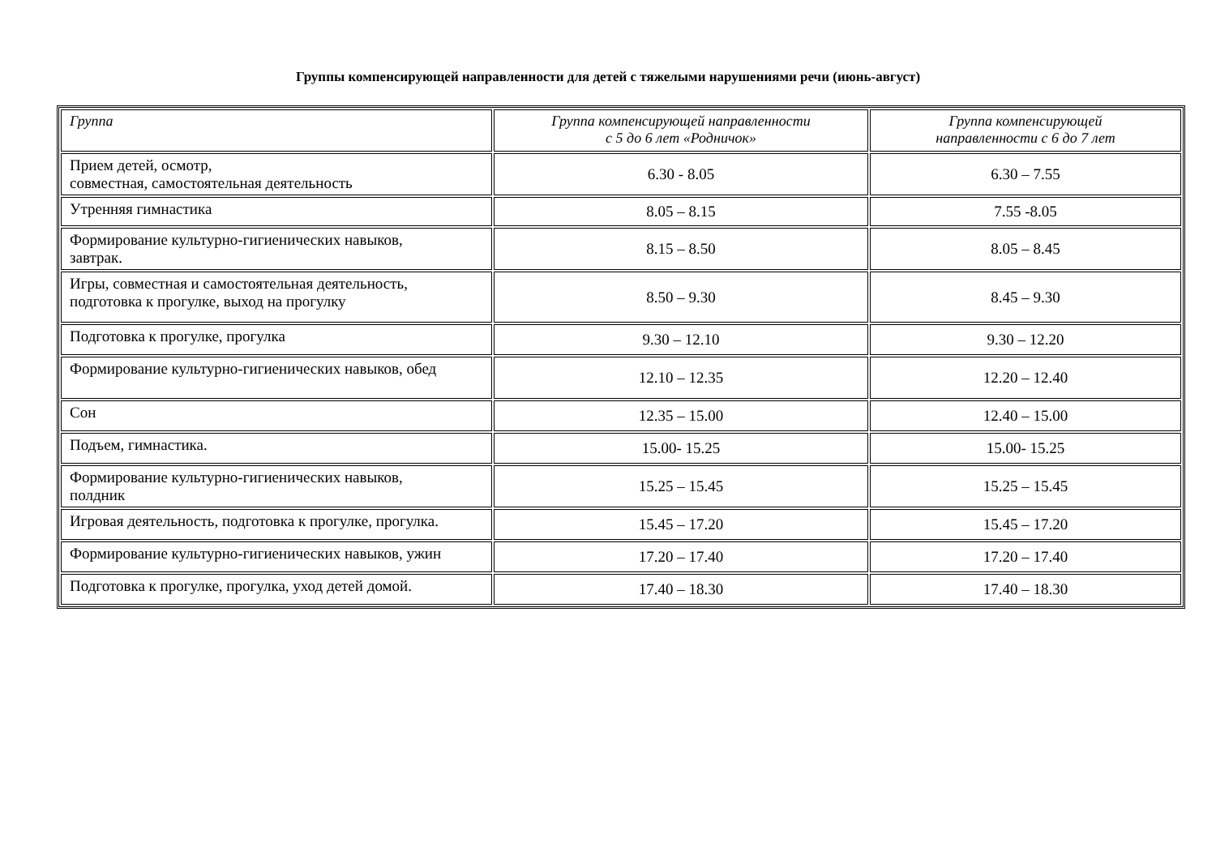Группы компенсирующей направленности для детей с тяжелыми нарушениями речи (июнь-август)
| Группа | Группа компенсирующей направленности с 5 до 6 лет «Родничок» | Группа компенсирующей направленности с 6 до 7 лет |
| --- | --- | --- |
| Прием детей, осмотр, совместная, самостоятельная деятельность | 6.30 - 8.05 | 6.30 – 7.55 |
| Утренняя гимнастика | 8.05 – 8.15 | 7.55 -8.05 |
| Формирование культурно-гигиенических навыков, завтрак. | 8.15 – 8.50 | 8.05 – 8.45 |
| Игры, совместная и самостоятельная деятельность, подготовка к прогулке, выход на прогулку | 8.50 – 9.30 | 8.45 – 9.30 |
| Подготовка к прогулке, прогулка | 9.30 – 12.10 | 9.30 – 12.20 |
| Формирование культурно-гигиенических навыков, обед | 12.10 – 12.35 | 12.20 – 12.40 |
| Сон | 12.35 – 15.00 | 12.40 – 15.00 |
| Подъем, гимнастика. | 15.00- 15.25 | 15.00- 15.25 |
| Формирование культурно-гигиенических навыков, полдник | 15.25 – 15.45 | 15.25 – 15.45 |
| Игровая деятельность, подготовка к прогулке, прогулка. | 15.45 – 17.20 | 15.45 – 17.20 |
| Формирование культурно-гигиенических навыков, ужин | 17.20 – 17.40 | 17.20 – 17.40 |
| Подготовка к прогулке, прогулка, уход детей домой. | 17.40 – 18.30 | 17.40 – 18.30 |